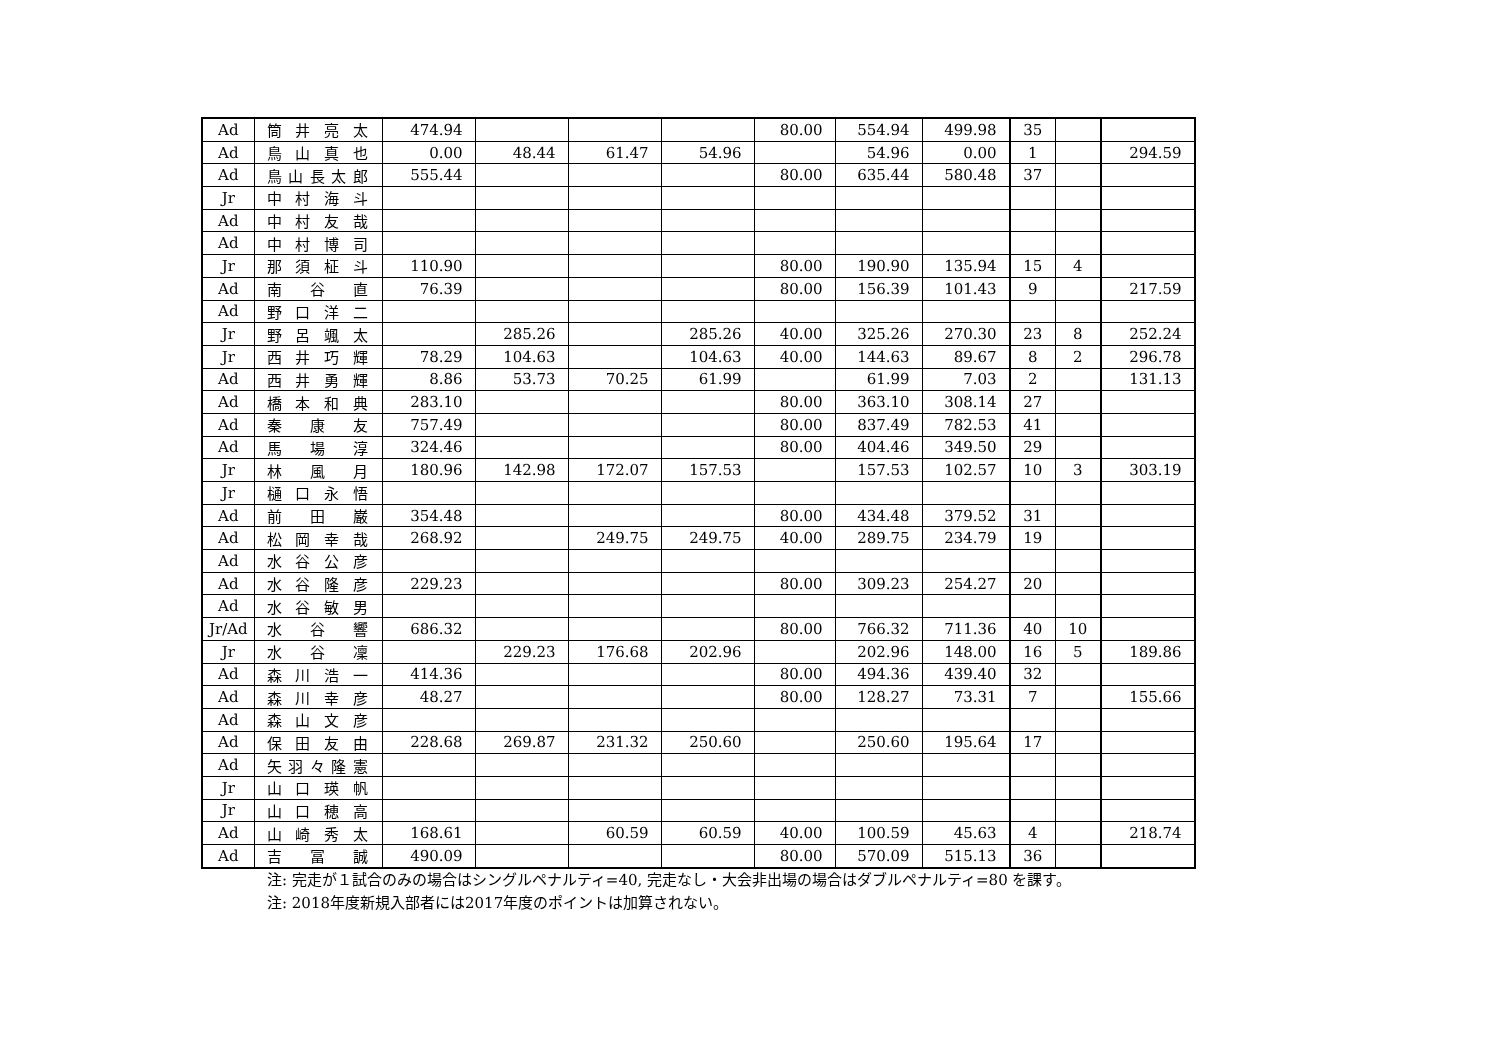| Ad | 筒井亮太 | 474.94 | | | | 80.00 | 554.94 | 499.98 | 35 | | |
| Ad | 鳥山真也 | 0.00 | 48.44 | 61.47 | 54.96 | | 54.96 | 0.00 | 1 | | 294.59 |
| Ad | 鳥山長太郎 | 555.44 | | | | 80.00 | 635.44 | 580.48 | 37 | | |
| Jr | 中村海斗 | | | | | | | | | | |
| Ad | 中村友哉 | | | | | | | | | | |
| Ad | 中村博司 | | | | | | | | | | |
| Jr | 那須柾斗 | 110.90 | | | | 80.00 | 190.90 | 135.94 | 15 | 4 | |
| Ad | 南谷直 | 76.39 | | | | 80.00 | 156.39 | 101.43 | 9 | | 217.59 |
| Ad | 野口洋二 | | | | | | | | | | |
| Jr | 野呂颯太 | | 285.26 | | 285.26 | 40.00 | 325.26 | 270.30 | 23 | 8 | 252.24 |
| Jr | 西井巧輝 | 78.29 | 104.63 | | 104.63 | 40.00 | 144.63 | 89.67 | 8 | 2 | 296.78 |
| Ad | 西井勇輝 | 8.86 | 53.73 | 70.25 | 61.99 | | 61.99 | 7.03 | 2 | | 131.13 |
| Ad | 橋本和典 | 283.10 | | | | 80.00 | 363.10 | 308.14 | 27 | | |
| Ad | 秦康友 | 757.49 | | | | 80.00 | 837.49 | 782.53 | 41 | | |
| Ad | 馬場淳 | 324.46 | | | | 80.00 | 404.46 | 349.50 | 29 | | |
| Jr | 林風月 | 180.96 | 142.98 | 172.07 | 157.53 | | 157.53 | 102.57 | 10 | 3 | 303.19 |
| Jr | 樋口永悟 | | | | | | | | | | |
| Ad | 前田巌 | 354.48 | | | | 80.00 | 434.48 | 379.52 | 31 | | |
| Ad | 松岡幸哉 | 268.92 | | 249.75 | 249.75 | 40.00 | 289.75 | 234.79 | 19 | | |
| Ad | 水谷公彦 | | | | | | | | | | |
| Ad | 水谷隆彦 | 229.23 | | | | 80.00 | 309.23 | 254.27 | 20 | | |
| Ad | 水谷敏男 | | | | | | | | | | |
| Jr/Ad | 水谷響 | 686.32 | | | | 80.00 | 766.32 | 711.36 | 40 | 10 | |
| Jr | 水谷凜 | | 229.23 | 176.68 | 202.96 | | 202.96 | 148.00 | 16 | 5 | 189.86 |
| Ad | 森川浩一 | 414.36 | | | | 80.00 | 494.36 | 439.40 | 32 | | |
| Ad | 森川幸彦 | 48.27 | | | | 80.00 | 128.27 | 73.31 | 7 | | 155.66 |
| Ad | 森山文彦 | | | | | | | | | | |
| Ad | 保田友由 | 228.68 | 269.87 | 231.32 | 250.60 | | 250.60 | 195.64 | 17 | | |
| Ad | 矢羽々隆憲 | | | | | | | | | | |
| Jr | 山口瑛帆 | | | | | | | | | | |
| Jr | 山口穂高 | | | | | | | | | | |
| Ad | 山崎秀太 | 168.61 | | 60.59 | 60.59 | 40.00 | 100.59 | 45.63 | 4 | | 218.74 |
| Ad | 吉冨誠 | 490.09 | | | | 80.00 | 570.09 | 515.13 | 36 | | |
注: 完走が１試合のみの場合はシングルペナルティ=40, 完走なし・大会非出場の場合はダブルペナルティ=80 を課す。
注: 2018年度新規入部者には2017年度のポイントは加算されない。